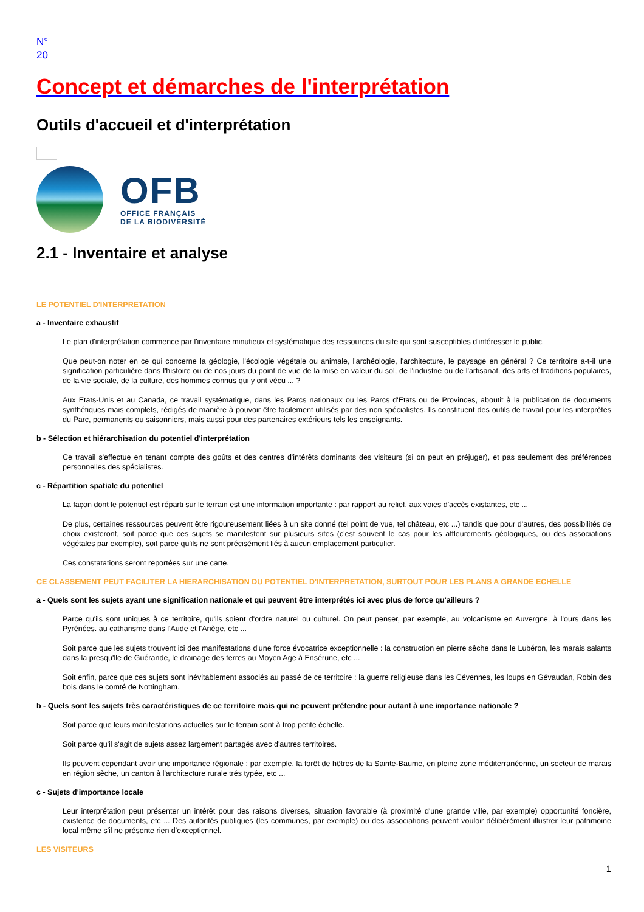N°
20
Concept et démarches de l'interprétation
Outils d'accueil et d'interprétation
OFB
OFFICE FRANÇAIS
DE LA BIODIVERSITÉ
2.1 - Inventaire et analyse
LE POTENTIEL D'INTERPRETATION
a - Inventaire exhaustif
Le plan d'interprétation commence par l'inventaire minutieux et systématique des ressources du site qui sont susceptibles d'intéresser le public.
Que peut-on noter en ce qui concerne la géologie, l'écologie végétale ou animale, l'archéologie, l'architecture, le paysage en général ? Ce territoire a-t-il une signification particulière dans l'histoire ou de nos jours du point de vue de la mise en valeur du sol, de l'industrie ou de l'artisanat, des arts et traditions populaires, de la vie sociale, de la culture, des hommes connus qui y ont vécu ... ?
Aux Etats-Unis et au Canada, ce travail systématique, dans les Parcs nationaux ou les Parcs d'Etats ou de Provinces, aboutit à la publication de documents synthétiques mais complets, rédigés de manière à pouvoir être facilement utilisés par des non spécialistes. Ils constituent des outils de travail pour les interprètes du Parc, permanents ou saisonniers, mais aussi pour des partenaires extérieurs tels les enseignants.
b - Sélection et hiérarchisation du potentiel d'interprétation
Ce travail s'effectue en tenant compte des goûts et des centres d'intérêts dominants des visiteurs (si on peut en préjuger), et pas seulement des préférences personnelles des spécialistes.
c - Répartition spatiale du potentiel
La façon dont le potentiel est réparti sur le terrain est une information importante : par rapport au relief, aux voies d'accès existantes, etc ...
De plus, certaines ressources peuvent être rigoureusement liées à un site donné (tel point de vue, tel château, etc ...) tandis que pour d'autres, des possibilités de choix existeront, soit parce que ces sujets se manifestent sur plusieurs sites (c'est souvent le cas pour les affleurements géologiques, ou des associations végétales par exemple), soit parce qu'ils ne sont précisément liés à aucun emplacement particulier.
Ces constatations seront reportées sur une carte.
CE CLASSEMENT PEUT FACILITER LA HIERARCHISATION DU POTENTIEL D'INTERPRETATION, SURTOUT POUR LES PLANS A GRANDE ECHELLE
a - Quels sont les sujets ayant une signification nationale et qui peuvent être interprétés ici avec plus de force qu'ailleurs ?
Parce qu'ils sont uniques à ce territoire, qu'ils soient d'ordre naturel ou culturel. On peut penser, par exemple, au volcanisme en Auvergne, à l'ours dans les Pyrénées. au catharisme dans l'Aude et l'Ariège, etc ...
Soit parce que les sujets trouvent ici des manifestations d'une force évocatrice exceptionnelle : la construction en pierre sêche dans le Lubéron, les marais salants dans la presqu'lle de Guérande, le drainage des terres au Moyen Age à Ensérune, etc ...
Soit enfin, parce que ces sujets sont inévitablement associés au passé de ce territoire : la guerre religieuse dans les Cévennes, les loups en Gévaudan, Robin des bois dans le comté de Nottingham.
b - Quels sont les sujets très caractéristiques de ce territoire mais qui ne peuvent prétendre pour autant à une importance nationale ?
Soit parce que leurs manifestations actuelles sur le terrain sont à trop petite échelle.
Soit parce qu'il s'agit de sujets assez largement partagés avec d'autres territoires.
Ils peuvent cependant avoir une importance régionale : par exemple, la forêt de hêtres de la Sainte-Baume, en pleine zone méditerranéenne, un secteur de marais en région sèche, un canton à l'architecture rurale trés typée, etc ...
c - Sujets d'importance locale
Leur interprétation peut présenter un intérêt pour des raisons diverses, situation favorable (à proximité d'une grande ville, par exemple) opportunité foncière, existence de documents, etc ... Des autorités publiques (les communes, par exemple) ou des associations peuvent vouloir délibérément illustrer leur patrimoine local même s'il ne présente rien d'excepticnnel.
LES VISITEURS
1